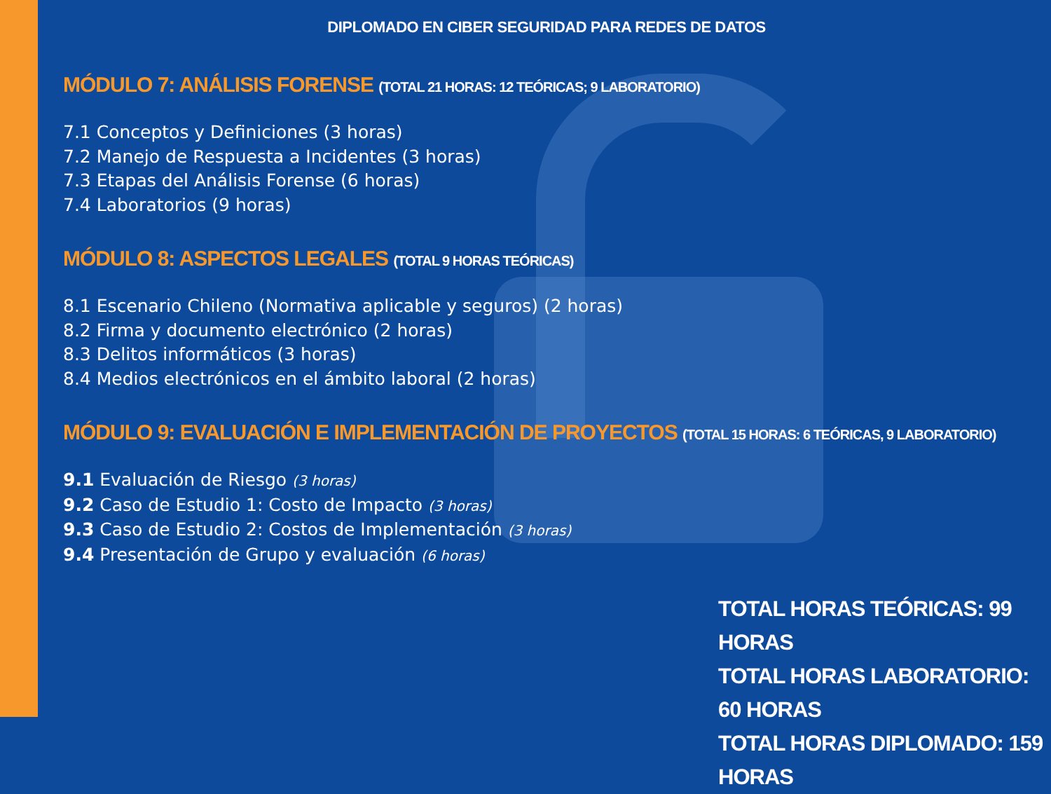DIPLOMADO EN CIBER SEGURIDAD PARA REDES DE DATOS
MÓDULO 7: ANÁLISIS FORENSE (TOTAL 21 HORAS: 12 TEÓRICAS; 9 LABORATORIO)
7.1 Conceptos y Definiciones (3 horas)
7.2 Manejo de Respuesta a Incidentes (3 horas)
7.3 Etapas del Análisis Forense (6 horas)
7.4 Laboratorios (9 horas)
MÓDULO 8: ASPECTOS LEGALES (TOTAL 9 HORAS TEÓRICAS)
8.1 Escenario Chileno (Normativa aplicable y seguros) (2 horas)
8.2 Firma y documento electrónico (2 horas)
8.3 Delitos informáticos (3 horas)
8.4 Medios electrónicos en el ámbito laboral (2 horas)
MÓDULO 9: EVALUACIÓN E IMPLEMENTACIÓN DE PROYECTOS (TOTAL 15 HORAS: 6 TEÓRICAS, 9 LABORATORIO)
9.1 Evaluación de Riesgo (3 horas)
9.2 Caso de Estudio 1: Costo de Impacto (3 horas)
9.3 Caso de Estudio 2: Costos de Implementación (3 horas)
9.4 Presentación de Grupo y evaluación (6 horas)
TOTAL HORAS TEÓRICAS: 99 HORAS
TOTAL HORAS LABORATORIO: 60 HORAS
TOTAL HORAS DIPLOMADO: 159 HORAS